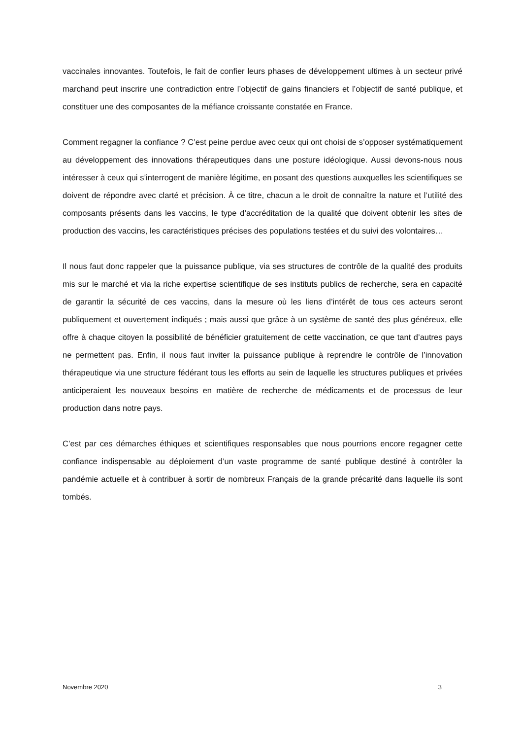vaccinales innovantes. Toutefois, le fait de confier leurs phases de développement ultimes à un secteur privé marchand peut inscrire une contradiction entre l’objectif de gains financiers et l’objectif de santé publique, et constituer une des composantes de la méfiance croissante constatée en France.
Comment regagner la confiance ? C’est peine perdue avec ceux qui ont choisi de s’opposer systématiquement au développement des innovations thérapeutiques dans une posture idéologique. Aussi devons-nous nous intéresser à ceux qui s’interrogent de manière légitime, en posant des questions auxquelles les scientifiques se doivent de répondre avec clarté et précision. À ce titre, chacun a le droit de connaître la nature et l’utilité des composants présents dans les vaccins, le type d’accréditation de la qualité que doivent obtenir les sites de production des vaccins, les caractéristiques précises des populations testées et du suivi des volontaires…
Il nous faut donc rappeler que la puissance publique, via ses structures de contrôle de la qualité des produits mis sur le marché et via la riche expertise scientifique de ses instituts publics de recherche, sera en capacité de garantir la sécurité de ces vaccins, dans la mesure où les liens d’intérêt de tous ces acteurs seront publiquement et ouvertement indiqués ; mais aussi que grâce à un système de santé des plus généreux, elle offre à chaque citoyen la possibilité de bénéficier gratuitement de cette vaccination, ce que tant d’autres pays ne permettent pas. Enfin, il nous faut inviter la puissance publique à reprendre le contrôle de l’innovation thérapeutique via une structure fédérant tous les efforts au sein de laquelle les structures publiques et privées anticiperaient les nouveaux besoins en matière de recherche de médicaments et de processus de leur production dans notre pays.
C’est par ces démarches éthiques et scientifiques responsables que nous pourrions encore regagner cette confiance indispensable au déploiement d’un vaste programme de santé publique destiné à contrôler la pandémie actuelle et à contribuer à sortir de nombreux Français de la grande précarité dans laquelle ils sont tombés.
Novembre 2020 3